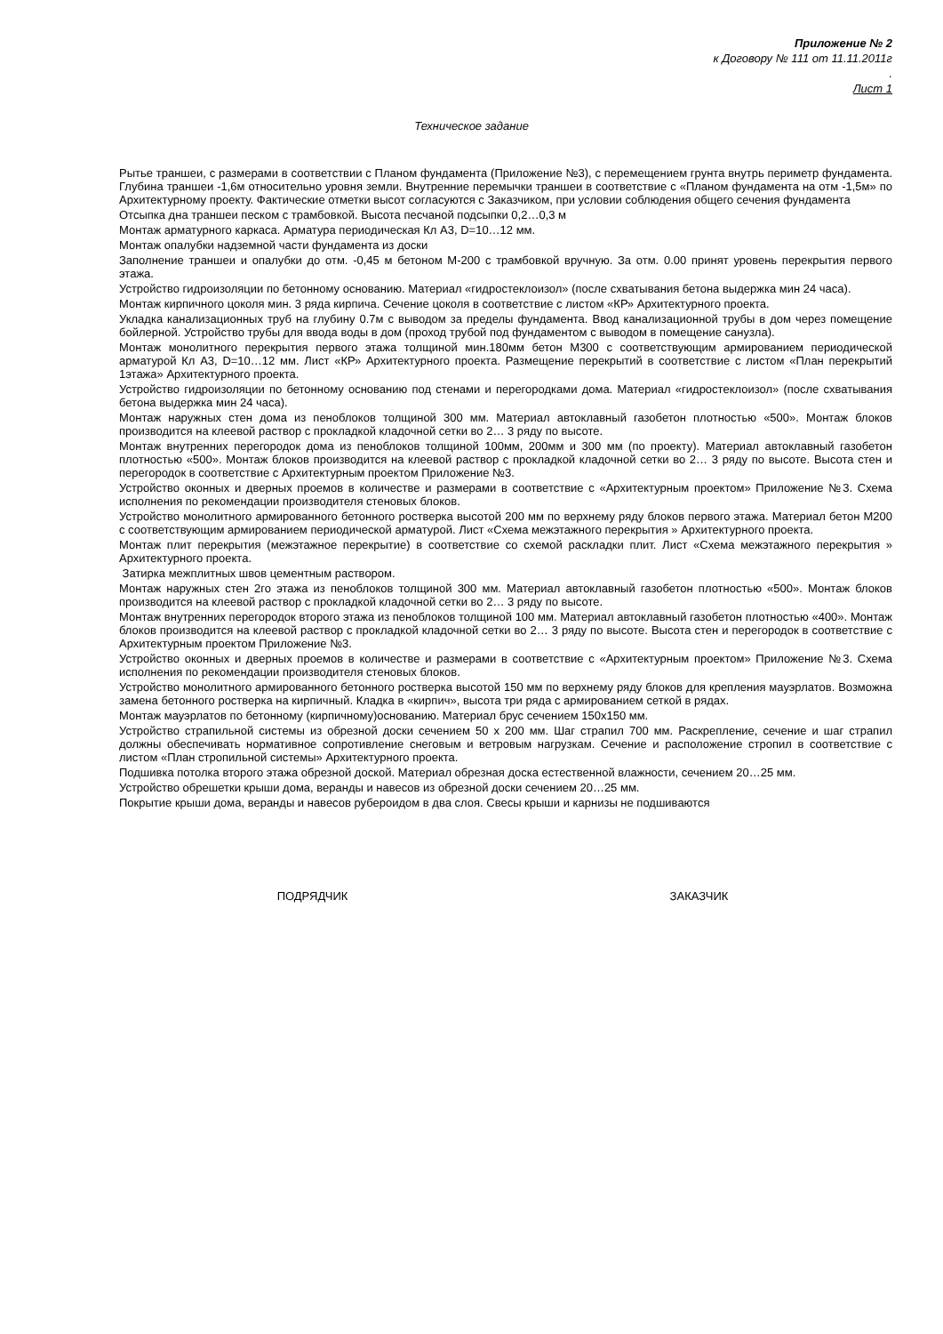Приложение № 2
к Договору № 111 от 11.11.2011г
.
Лист 1
Техническое задание
Рытье траншеи, с размерами в соответствии с Планом фундамента (Приложение №3), с перемещением грунта внутрь периметр фундамента. Глубина траншеи -1,6м относительно уровня земли. Внутренние перемычки траншеи в соответствие с «Планом фундамента на отм -1,5м» по Архитектурному проекту. Фактические отметки высот согласуются с Заказчиком, при условии соблюдения общего сечения фундамента
Отсыпка дна траншеи песком с трамбовкой. Высота песчаной подсыпки 0,2…0,3 м
Монтаж арматурного каркаса. Арматура периодическая Кл А3, D=10…12 мм.
Монтаж опалубки надземной части фундамента из доски
Заполнение траншеи и опалубки до отм. -0,45 м бетоном М-200 с трамбовкой вручную. За отм. 0.00 принят уровень перекрытия первого этажа.
Устройство гидроизоляции по бетонному основанию. Материал «гидростеклоизол» (после схватывания бетона выдержка мин 24 часа).
Монтаж кирпичного цоколя мин. 3 ряда кирпича. Сечение цоколя в соответствие с листом «КР» Архитектурного проекта.
Укладка канализационных труб на глубину 0.7м с выводом за пределы фундамента. Ввод канализационной трубы в дом через помещение бойлерной. Устройство трубы для ввода воды в дом (проход трубой под фундаментом с выводом в помещение санузла).
Монтаж монолитного перекрытия первого этажа толщиной мин.180мм бетон М300 с соответствующим армированием периодической арматурой Кл А3, D=10…12 мм. Лист «КР» Архитектурного проекта. Размещение перекрытий в соответствие с листом «План перекрытий 1этажа» Архитектурного проекта.
Устройство гидроизоляции по бетонному основанию под стенами и перегородками дома. Материал «гидростеклоизол» (после схватывания бетона выдержка мин 24 часа).
Монтаж наружных стен дома из пеноблоков толщиной 300 мм. Материал автоклавный газобетон плотностью «500». Монтаж блоков производится на клеевой раствор с прокладкой кладочной сетки во 2… 3 ряду по высоте.
Монтаж внутренних перегородок дома из пеноблоков толщиной 100мм, 200мм и 300 мм (по проекту). Материал автоклавный газобетон плотностью «500». Монтаж блоков производится на клеевой раствор с прокладкой кладочной сетки во 2… 3 ряду по высоте. Высота стен и перегородок в соответствие с Архитектурным проектом Приложение №3.
Устройство оконных и дверных проемов в количестве и размерами в соответствие с «Архитектурным проектом» Приложение №3. Схема исполнения по рекомендации производителя стеновых блоков.
Устройство монолитного армированного бетонного ростверка высотой 200 мм по верхнему ряду блоков первого этажа. Материал бетон М200 с соответствующим армированием периодической арматурой. Лист «Схема межэтажного перекрытия » Архитектурного проекта.
Монтаж плит перекрытия (межэтажное перекрытие) в соответствие со схемой раскладки плит. Лист «Схема межэтажного перекрытия » Архитектурного проекта.
Затирка межплитных швов цементным раствором.
Монтаж наружных стен 2го этажа из пеноблоков толщиной 300 мм. Материал автоклавный газобетон плотностью «500». Монтаж блоков производится на клеевой раствор с прокладкой кладочной сетки во 2… 3 ряду по высоте.
Монтаж внутренних перегородок второго этажа из пеноблоков толщиной 100 мм. Материал автоклавный газобетон плотностью «400». Монтаж блоков производится на клеевой раствор с прокладкой кладочной сетки во 2… 3 ряду по высоте. Высота стен и перегородок в соответствие с Архитектурным проектом Приложение №3.
Устройство оконных и дверных проемов в количестве и размерами в соответствие с «Архитектурным проектом» Приложение №3. Схема исполнения по рекомендации производителя стеновых блоков.
Устройство монолитного армированного бетонного ростверка высотой 150 мм по верхнему ряду блоков для крепления мауэрлатов. Возможна замена бетонного ростверка на кирпичный. Кладка в «кирпич», высота три ряда с армированием сеткой в рядах.
Монтаж мауэрлатов по бетонному (кирпичному)основанию. Материал брус сечением 150х150 мм.
Устройство страпильной системы из обрезной доски сечением 50 х 200 мм. Шаг страпил 700 мм. Раскрепление, сечение и шаг страпил должны обеспечивать нормативное сопротивление снеговым и ветровым нагрузкам. Сечение и расположение стропил в соответствие с листом «План стропильной системы» Архитектурного проекта.
Подшивка потолка второго этажа обрезной доской. Материал обрезная доска естественной влажности, сечением 20…25 мм.
Устройство обрешетки крыши дома, веранды и навесов из обрезной доски сечением 20…25 мм.
Покрытие крыши дома, веранды и навесов рубероидом в два слоя. Свесы крыши и карнизы не подшиваются
ПОДРЯДЧИК ЗАКАЗЧИК